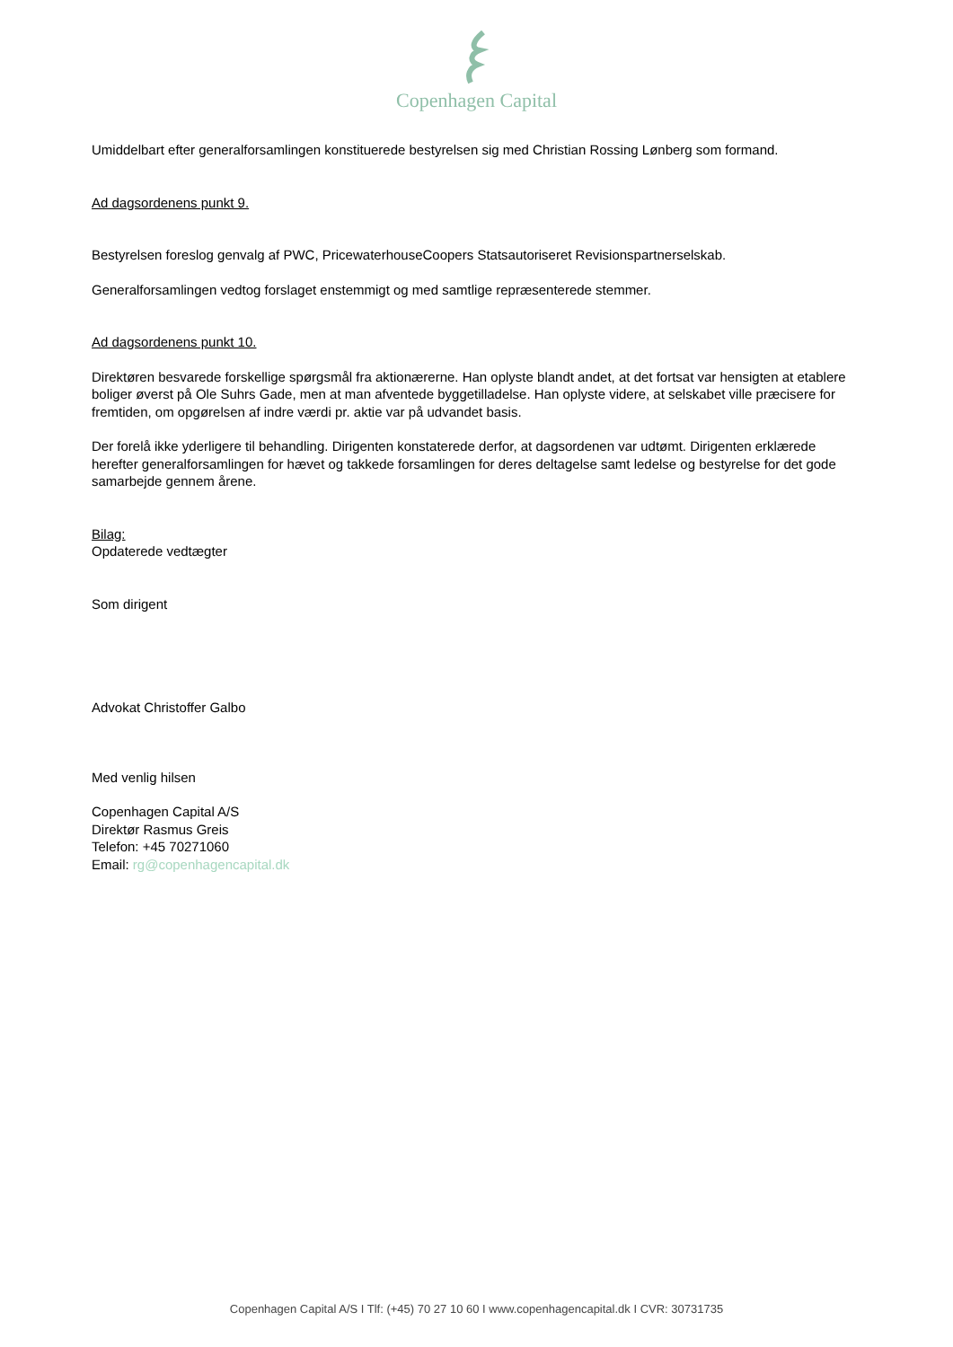Copenhagen Capital
Umiddelbart efter generalforsamlingen konstituerede bestyrelsen sig med Christian Rossing Lønberg som formand.
Ad dagsordenens punkt 9.
Bestyrelsen foreslog genvalg af PWC, PricewaterhouseCoopers Statsautoriseret Revisionspartnerselskab.
Generalforsamlingen vedtog forslaget enstemmigt og med samtlige repræsenterede stemmer.
Ad dagsordenens punkt 10.
Direktøren besvarede forskellige spørgsmål fra aktionærerne. Han oplyste blandt andet, at det fortsat var hensigten at etablere boliger øverst på Ole Suhrs Gade, men at man afventede byggetilladelse. Han oplyste videre, at selskabet ville præcisere for fremtiden, om opgørelsen af indre værdi pr. aktie var på udvandet basis.
Der forelå ikke yderligere til behandling. Dirigenten konstaterede derfor, at dagsordenen var udtømt. Dirigenten erklærede herefter generalforsamlingen for hævet og takkede forsamlingen for deres deltagelse samt ledelse og bestyrelse for det gode samarbejde gennem årene.
Bilag:
Opdaterede vedtægter
Som dirigent
Advokat Christoffer Galbo
Med venlig hilsen
Copenhagen Capital A/S
Direktør Rasmus Greis
Telefon: +45 70271060
Email: rg@copenhagencapital.dk
Copenhagen Capital A/S I Tlf: (+45) 70 27 10 60 I www.copenhagencapital.dk I CVR: 30731735